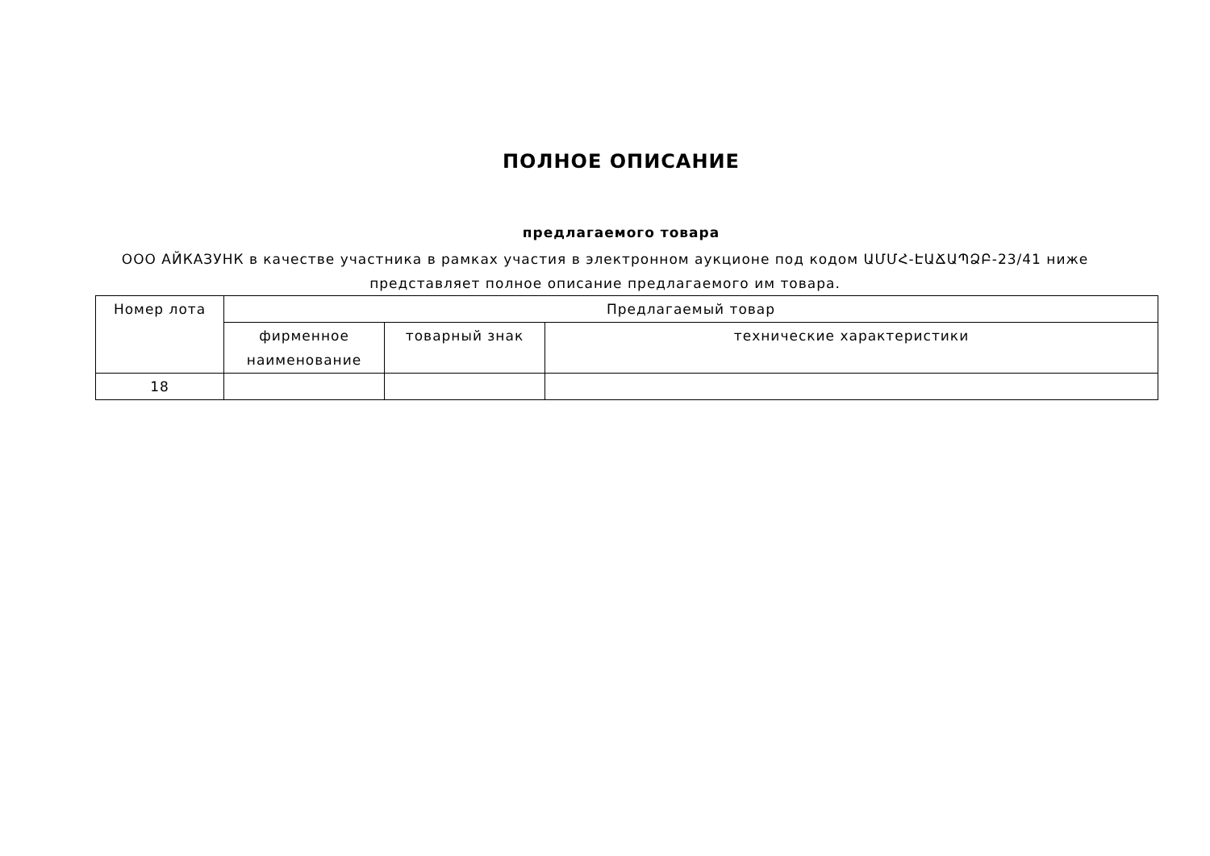ПОЛНОЕ ОПИСАНИЕ
предлагаемого товара
ООО АЙКАЗУНК в качестве участника в рамках участия в электронном аукционе под кодом ԱՄՄՀ-ԷԱՃԱՊՁԲ-23/41 ниже представляет полное описание предлагаемого им товара.
| Номер лота | Предлагаемый товар | | |
| --- | --- | --- | --- |
| | фирменное наименование | товарный знак | технические характеристики |
| 18 | | | |